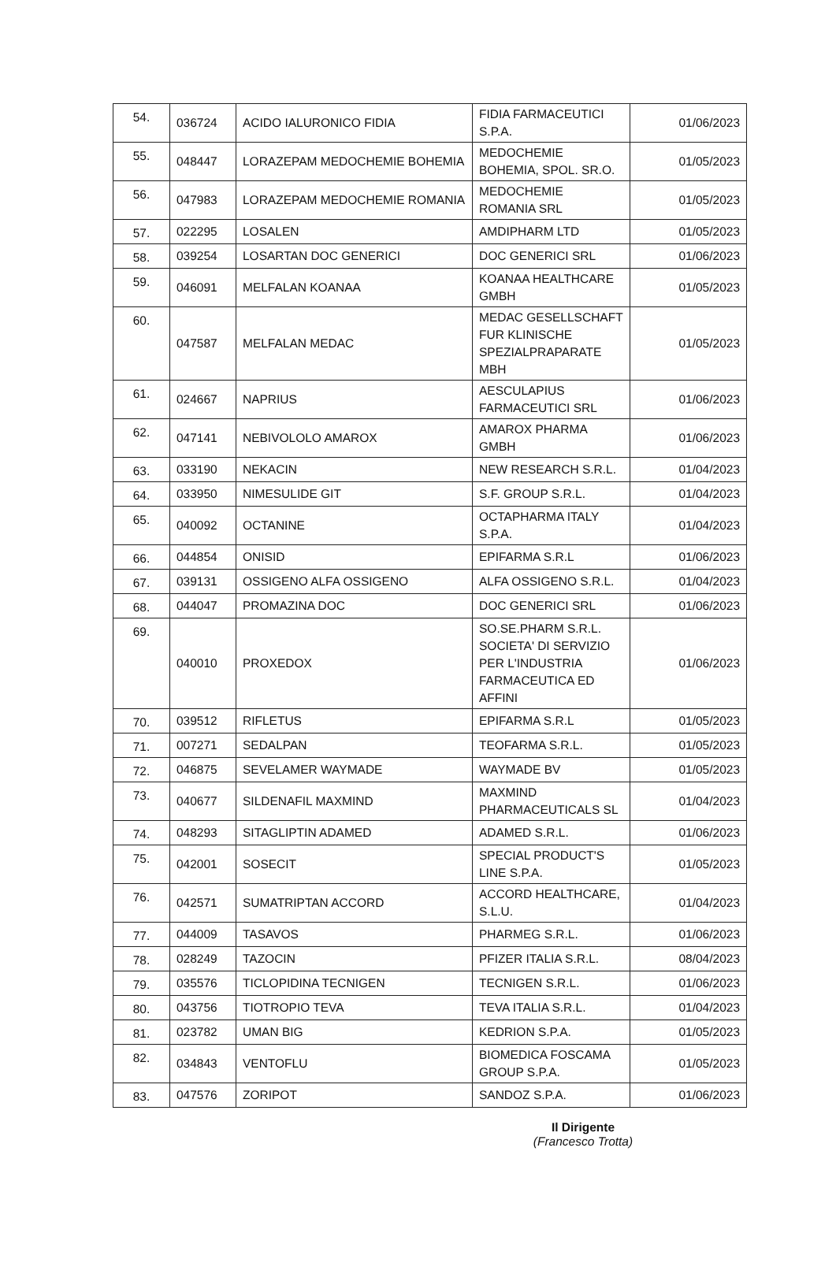| 54. | 036724 | ACIDO IALURONICO FIDIA | FIDIA FARMACEUTICI S.P.A. | 01/06/2023 |
| 55. | 048447 | LORAZEPAM MEDOCHEMIE BOHEMIA | MEDOCHEMIE BOHEMIA, SPOL. SR.O. | 01/05/2023 |
| 56. | 047983 | LORAZEPAM MEDOCHEMIE ROMANIA | MEDOCHEMIE ROMANIA SRL | 01/05/2023 |
| 57. | 022295 | LOSALEN | AMDIPHARM LTD | 01/05/2023 |
| 58. | 039254 | LOSARTAN DOC GENERICI | DOC GENERICI SRL | 01/06/2023 |
| 59. | 046091 | MELFALAN KOANAA | KOANAA HEALTHCARE GMBH | 01/05/2023 |
| 60. | 047587 | MELFALAN MEDAC | MEDAC GESELLSCHAFT FUR KLINISCHE SPEZIALPRAPARATE MBH | 01/05/2023 |
| 61. | 024667 | NAPRIUS | AESCULAPIUS FARMACEUTICI SRL | 01/06/2023 |
| 62. | 047141 | NEBIVOLOLO AMAROX | AMAROX PHARMA GMBH | 01/06/2023 |
| 63. | 033190 | NEKACIN | NEW RESEARCH S.R.L. | 01/04/2023 |
| 64. | 033950 | NIMESULIDE GIT | S.F. GROUP S.R.L. | 01/04/2023 |
| 65. | 040092 | OCTANINE | OCTAPHARMA ITALY S.P.A. | 01/04/2023 |
| 66. | 044854 | ONISID | EPIFARMA S.R.L | 01/06/2023 |
| 67. | 039131 | OSSIGENO ALFA OSSIGENO | ALFA OSSIGENO S.R.L. | 01/04/2023 |
| 68. | 044047 | PROMAZINA DOC | DOC GENERICI SRL | 01/06/2023 |
| 69. | 040010 | PROXEDOX | SO.SE.PHARM S.R.L. SOCIETA' DI SERVIZIO PER L'INDUSTRIA FARMACEUTICA ED AFFINI | 01/06/2023 |
| 70. | 039512 | RIFLETUS | EPIFARMA S.R.L | 01/05/2023 |
| 71. | 007271 | SEDALPAN | TEOFARMA S.R.L. | 01/05/2023 |
| 72. | 046875 | SEVELAMER WAYMADE | WAYMADE BV | 01/05/2023 |
| 73. | 040677 | SILDENAFIL MAXMIND | MAXMIND PHARMACEUTICALS SL | 01/04/2023 |
| 74. | 048293 | SITAGLIPTIN ADAMED | ADAMED S.R.L. | 01/06/2023 |
| 75. | 042001 | SOSECIT | SPECIAL PRODUCT'S LINE S.P.A. | 01/05/2023 |
| 76. | 042571 | SUMATRIPTAN ACCORD | ACCORD HEALTHCARE, S.L.U. | 01/04/2023 |
| 77. | 044009 | TASAVOS | PHARMEG S.R.L. | 01/06/2023 |
| 78. | 028249 | TAZOCIN | PFIZER ITALIA S.R.L. | 08/04/2023 |
| 79. | 035576 | TICLOPIDINA TECNIGEN | TECNIGEN S.R.L. | 01/06/2023 |
| 80. | 043756 | TIOTROPIO TEVA | TEVA ITALIA S.R.L. | 01/04/2023 |
| 81. | 023782 | UMAN BIG | KEDRION S.P.A. | 01/05/2023 |
| 82. | 034843 | VENTOFLU | BIOMEDICA FOSCAMA GROUP S.P.A. | 01/05/2023 |
| 83. | 047576 | ZORIPOT | SANDOZ S.P.A. | 01/06/2023 |
Il Dirigente
(Francesco Trotta)